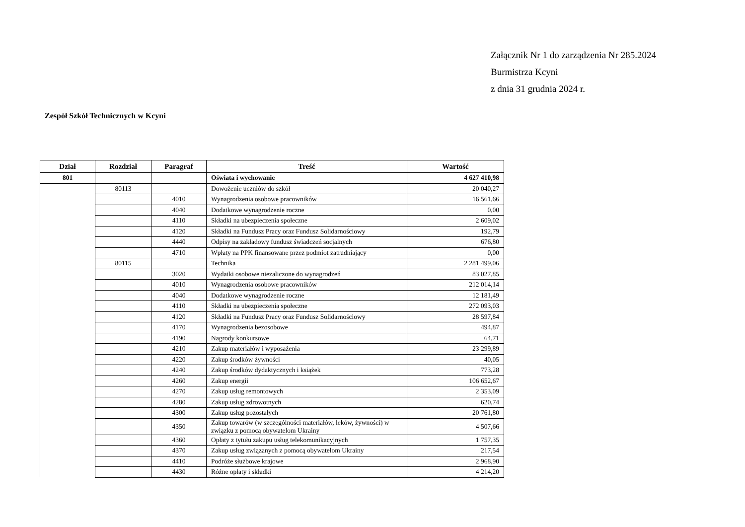Załącznik Nr 1 do zarządzenia Nr 285.2024
Burmistrza Kcyni
z dnia 31 grudnia 2024 r.
Zespół Szkół Technicznych w Kcyni
| Dział | Rozdział | Paragraf | Treść | Wartość |
| --- | --- | --- | --- | --- |
| 801 | | | Oświata i wychowanie | 4 627 410,98 |
| | 80113 | | Dowożenie uczniów do szkół | 20 040,27 |
| | | 4010 | Wynagrodzenia osobowe pracowników | 16 561,66 |
| | | 4040 | Dodatkowe wynagrodzenie roczne | 0,00 |
| | | 4110 | Składki na ubezpieczenia społeczne | 2 609,02 |
| | | 4120 | Składki na Fundusz Pracy oraz Fundusz Solidarnościowy | 192,79 |
| | | 4440 | Odpisy na zakładowy fundusz świadczeń socjalnych | 676,80 |
| | | 4710 | Wpłaty na PPK finansowane przez podmiot zatrudniający | 0,00 |
| | 80115 | | Technika | 2 281 499,06 |
| | | 3020 | Wydatki osobowe niezaliczone do wynagrodzeń | 83 027,85 |
| | | 4010 | Wynagrodzenia osobowe pracowników | 212 014,14 |
| | | 4040 | Dodatkowe wynagrodzenie roczne | 12 181,49 |
| | | 4110 | Składki na ubezpieczenia społeczne | 272 093,03 |
| | | 4120 | Składki na Fundusz Pracy oraz Fundusz Solidarnościowy | 28 597,84 |
| | | 4170 | Wynagrodzenia bezosobowe | 494,87 |
| | | 4190 | Nagrody konkursowe | 64,71 |
| | | 4210 | Zakup materiałów i wyposażenia | 23 299,89 |
| | | 4220 | Zakup środków żywności | 40,05 |
| | | 4240 | Zakup środków dydaktycznych i książek | 773,28 |
| | | 4260 | Zakup energii | 106 652,67 |
| | | 4270 | Zakup usług remontowych | 2 353,09 |
| | | 4280 | Zakup usług zdrowotnych | 620,74 |
| | | 4300 | Zakup usług pozostałych | 20 761,80 |
| | | 4350 | Zakup towarów (w szczególności materiałów, leków, żywności) w związku z pomocą obywatelom Ukrainy | 4 507,66 |
| | | 4360 | Opłaty z tytułu zakupu usług telekomunikacyjnych | 1 757,35 |
| | | 4370 | Zakup usług związanych z pomocą obywatelom Ukrainy | 217,54 |
| | | 4410 | Podróże służbowe krajowe | 2 968,90 |
| | | 4430 | Różne opłaty i składki | 4 214,20 |